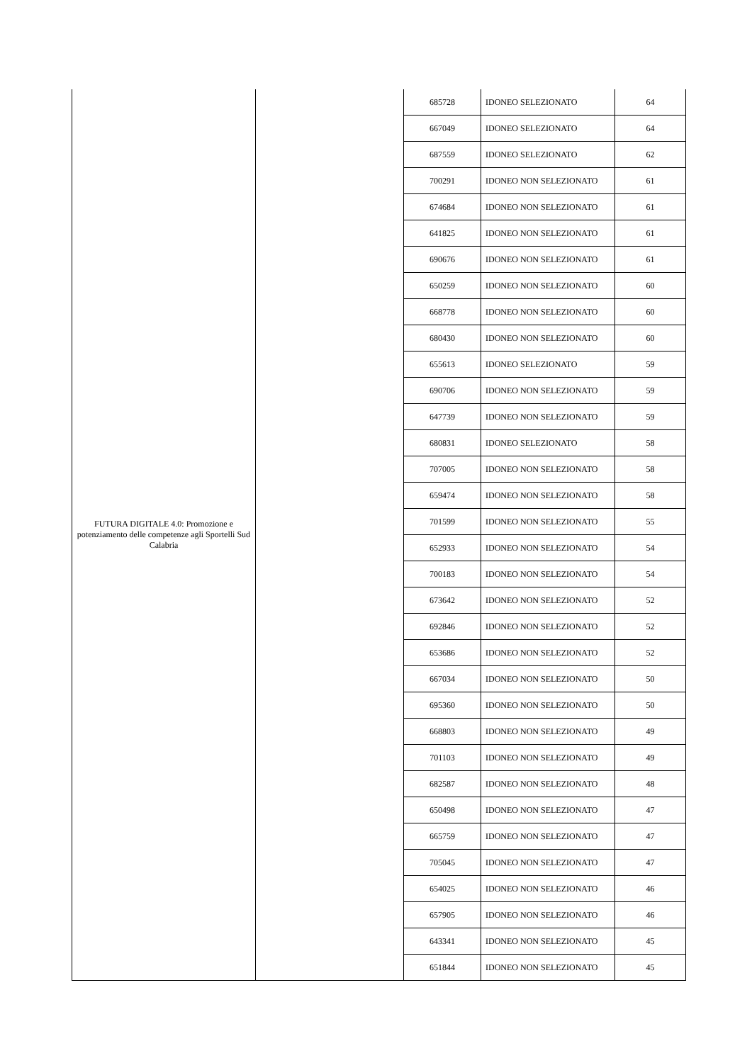| FUTURA DIGITALE 4.0: Promozione e potenziamento delle competenze agli Sportelli Sud Calabria | | 685728 | IDONEO SELEZIONATO | 64 |
| | | 667049 | IDONEO SELEZIONATO | 64 |
| | | 687559 | IDONEO SELEZIONATO | 62 |
| | | 700291 | IDONEO NON SELEZIONATO | 61 |
| | | 674684 | IDONEO NON SELEZIONATO | 61 |
| | | 641825 | IDONEO NON SELEZIONATO | 61 |
| | | 690676 | IDONEO NON SELEZIONATO | 61 |
| | | 650259 | IDONEO NON SELEZIONATO | 60 |
| | | 668778 | IDONEO NON SELEZIONATO | 60 |
| | | 680430 | IDONEO NON SELEZIONATO | 60 |
| | | 655613 | IDONEO SELEZIONATO | 59 |
| | | 690706 | IDONEO NON SELEZIONATO | 59 |
| | | 647739 | IDONEO NON SELEZIONATO | 59 |
| | | 680831 | IDONEO SELEZIONATO | 58 |
| | | 707005 | IDONEO NON SELEZIONATO | 58 |
| | | 659474 | IDONEO NON SELEZIONATO | 58 |
| | | 701599 | IDONEO NON SELEZIONATO | 55 |
| | | 652933 | IDONEO NON SELEZIONATO | 54 |
| | | 700183 | IDONEO NON SELEZIONATO | 54 |
| | | 673642 | IDONEO NON SELEZIONATO | 52 |
| | | 692846 | IDONEO NON SELEZIONATO | 52 |
| | | 653686 | IDONEO NON SELEZIONATO | 52 |
| | | 667034 | IDONEO NON SELEZIONATO | 50 |
| | | 695360 | IDONEO NON SELEZIONATO | 50 |
| | | 668803 | IDONEO NON SELEZIONATO | 49 |
| | | 701103 | IDONEO NON SELEZIONATO | 49 |
| | | 682587 | IDONEO NON SELEZIONATO | 48 |
| | | 650498 | IDONEO NON SELEZIONATO | 47 |
| | | 665759 | IDONEO NON SELEZIONATO | 47 |
| | | 705045 | IDONEO NON SELEZIONATO | 47 |
| | | 654025 | IDONEO NON SELEZIONATO | 46 |
| | | 657905 | IDONEO NON SELEZIONATO | 46 |
| | | 643341 | IDONEO NON SELEZIONATO | 45 |
| | | 651844 | IDONEO NON SELEZIONATO | 45 |